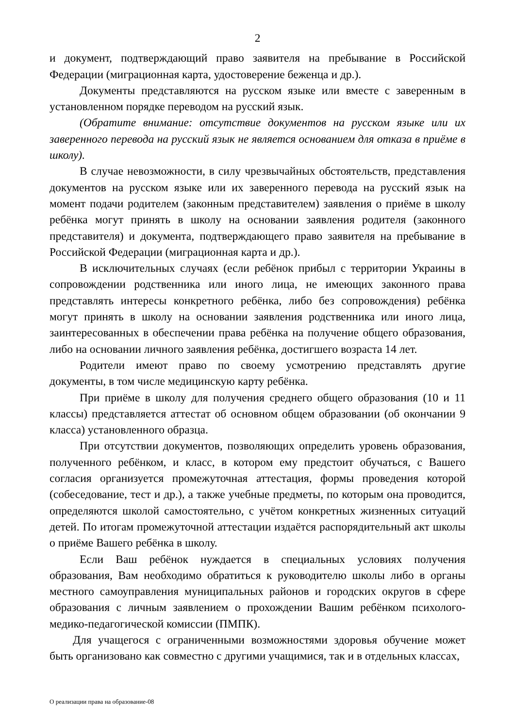2
и документ, подтверждающий право заявителя на пребывание в Российской Федерации (миграционная карта, удостоверение беженца и др.).
Документы представляются на русском языке или вместе с заверенным в установленном порядке переводом на русский язык.
(Обратите внимание: отсутствие документов на русском языке или их заверенного перевода на русский язык не является основанием для отказа в приёме в школу).
В случае невозможности, в силу чрезвычайных обстоятельств, представления документов на русском языке или их заверенного перевода на русский язык на момент подачи родителем (законным представителем) заявления о приёме в школу ребёнка могут принять в школу на основании заявления родителя (законного представителя) и документа, подтверждающего право заявителя на пребывание в Российской Федерации (миграционная карта и др.).
В исключительных случаях (если ребёнок прибыл с территории Украины в сопровождении родственника или иного лица, не имеющих законного права представлять интересы конкретного ребёнка, либо без сопровождения) ребёнка могут принять в школу на основании заявления родственника или иного лица, заинтересованных в обеспечении права ребёнка на получение общего образования, либо на основании личного заявления ребёнка, достигшего возраста 14 лет.
Родители имеют право по своему усмотрению представлять другие документы, в том числе медицинскую карту ребёнка.
При приёме в школу для получения среднего общего образования (10 и 11 классы) представляется аттестат об основном общем образовании (об окончании 9 класса) установленного образца.
При отсутствии документов, позволяющих определить уровень образования, полученного ребёнком, и класс, в котором ему предстоит обучаться, с Вашего согласия организуется промежуточная аттестация, формы проведения которой (собеседование, тест и др.), а также учебные предметы, по которым она проводится, определяются школой самостоятельно, с учётом конкретных жизненных ситуаций детей. По итогам промежуточной аттестации издаётся распорядительный акт школы о приёме Вашего ребёнка в школу.
Если Ваш ребёнок нуждается в специальных условиях получения образования, Вам необходимо обратиться к руководителю школы либо в органы местного самоуправления муниципальных районов и городских округов в сфере образования с личным заявлением о прохождении Вашим ребёнком психолого-медико-педагогической комиссии (ПМПК).
Для учащегося с ограниченными возможностями здоровья обучение может быть организовано как совместно с другими учащимися, так и в отдельных классах,
О реализации права на образование-08